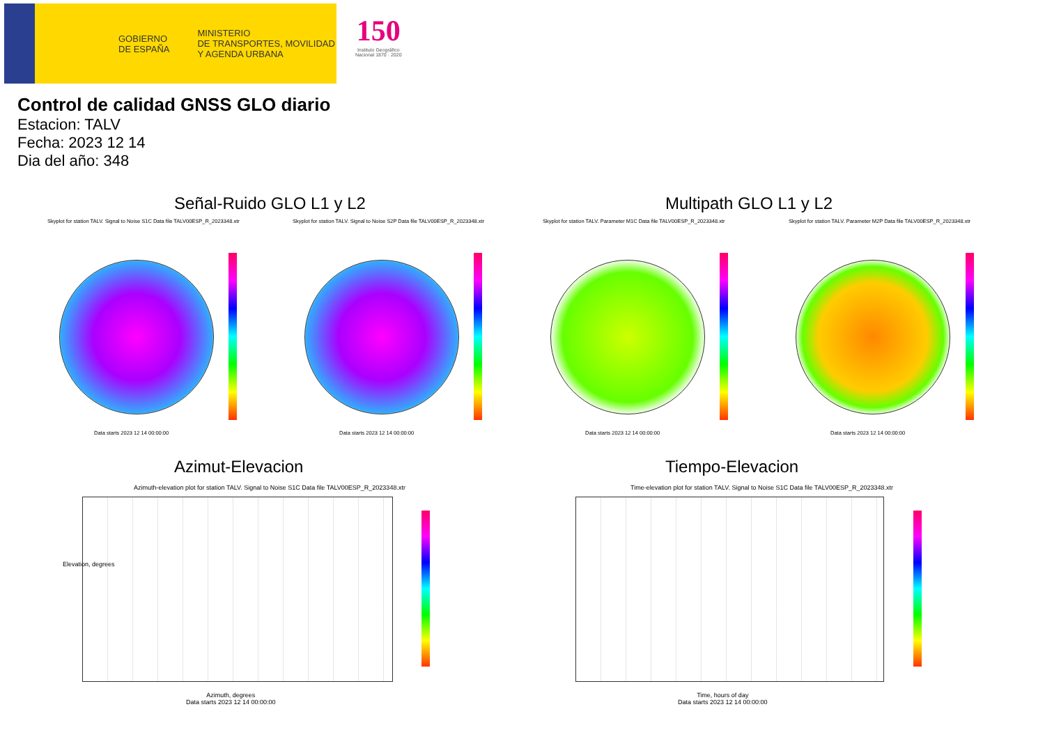GOBIERNO
DE ESPAÑA
MINISTERIO
DE TRANSPORTES, MOVILIDAD
Y AGENDA URBANA
150
Instituto Geográfico
Nacional 1870 · 2020
Control de calidad GNSS GLO diario
Estacion: TALV
Fecha: 2023 12 14
Dia del año: 348
Señal-Ruido GLO L1 y L2 Multipath GLO L1 y L2
Skyplot for station TALV. Signal to Noise S1C Data file TALV00ESP_R_2023348.xtr Skyplot for station TALV. Signal to Noise S2P Data file TALV00ESP_R_2023348.xtr Skyplot for station TALV. Parameter M1C Data file TALV00ESP_R_2023348.xtr Skyplot for station TALV. Parameter M2P Data file TALV00ESP_R_2023348.xtr
Data starts 2023 12 14 00:00:00 Data starts 2023 12 14 00:00:00 Data starts 2023 12 14 00:00:00 Data starts 2023 12 14 00:00:00
Azimut-Elevacion Tiempo-Elevacion
Azimuth-elevation plot for station TALV. Signal to Noise S1C Data file TALV00ESP_R_2023348.xtr Time-elevation plot for station TALV. Signal to Noise S1C Data file TALV00ESP_R_2023348.xtr
Elevation, degrees
Azimuth, degrees
Data starts 2023 12 14 00:00:00
Time, hours of day
Data starts 2023 12 14 00:00:00